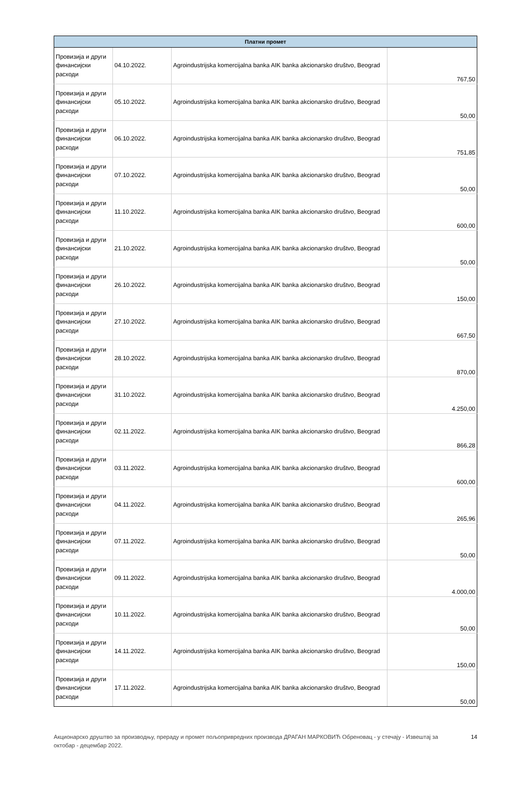| Платни промет | | | |
| --- | --- | --- | --- |
| Провизија и други финансијски расходи | 04.10.2022. | Agroindustrijska komercijalna banka AIK banka akcionarsko društvo, Beograd | 767,50 |
| Провизија и други финансијски расходи | 05.10.2022. | Agroindustrijska komercijalna banka AIK banka akcionarsko društvo, Beograd | 50,00 |
| Провизија и други финансијски расходи | 06.10.2022. | Agroindustrijska komercijalna banka AIK banka akcionarsko društvo, Beograd | 751,85 |
| Провизија и други финансијски расходи | 07.10.2022. | Agroindustrijska komercijalna banka AIK banka akcionarsko društvo, Beograd | 50,00 |
| Провизија и други финансијски расходи | 11.10.2022. | Agroindustrijska komercijalna banka AIK banka akcionarsko društvo, Beograd | 600,00 |
| Провизија и други финансијски расходи | 21.10.2022. | Agroindustrijska komercijalna banka AIK banka akcionarsko društvo, Beograd | 50,00 |
| Провизија и други финансијски расходи | 26.10.2022. | Agroindustrijska komercijalna banka AIK banka akcionarsko društvo, Beograd | 150,00 |
| Провизија и други финансијски расходи | 27.10.2022. | Agroindustrijska komercijalna banka AIK banka akcionarsko društvo, Beograd | 667,50 |
| Провизија и други финансијски расходи | 28.10.2022. | Agroindustrijska komercijalna banka AIK banka akcionarsko društvo, Beograd | 870,00 |
| Провизија и други финансијски расходи | 31.10.2022. | Agroindustrijska komercijalna banka AIK banka akcionarsko društvo, Beograd | 4.250,00 |
| Провизија и други финансијски расходи | 02.11.2022. | Agroindustrijska komercijalna banka AIK banka akcionarsko društvo, Beograd | 866,28 |
| Провизија и други финансијски расходи | 03.11.2022. | Agroindustrijska komercijalna banka AIK banka akcionarsko društvo, Beograd | 600,00 |
| Провизија и други финансијски расходи | 04.11.2022. | Agroindustrijska komercijalna banka AIK banka akcionarsko društvo, Beograd | 265,96 |
| Провизија и други финансијски расходи | 07.11.2022. | Agroindustrijska komercijalna banka AIK banka akcionarsko društvo, Beograd | 50,00 |
| Провизија и други финансијски расходи | 09.11.2022. | Agroindustrijska komercijalna banka AIK banka akcionarsko društvo, Beograd | 4.000,00 |
| Провизија и други финансијски расходи | 10.11.2022. | Agroindustrijska komercijalna banka AIK banka akcionarsko društvo, Beograd | 50,00 |
| Провизија и други финансијски расходи | 14.11.2022. | Agroindustrijska komercijalna banka AIK banka akcionarsko društvo, Beograd | 150,00 |
| Провизија и други финансијски расходи | 17.11.2022. | Agroindustrijska komercijalna banka AIK banka akcionarsko društvo, Beograd | 50,00 |
Акционарско друштво за производњу, прераду и промет пољопривредних производа ДРАГАН МАРКОВИЋ Обреновац - у стечају - Извештај за октобар - децембар 2022.
14